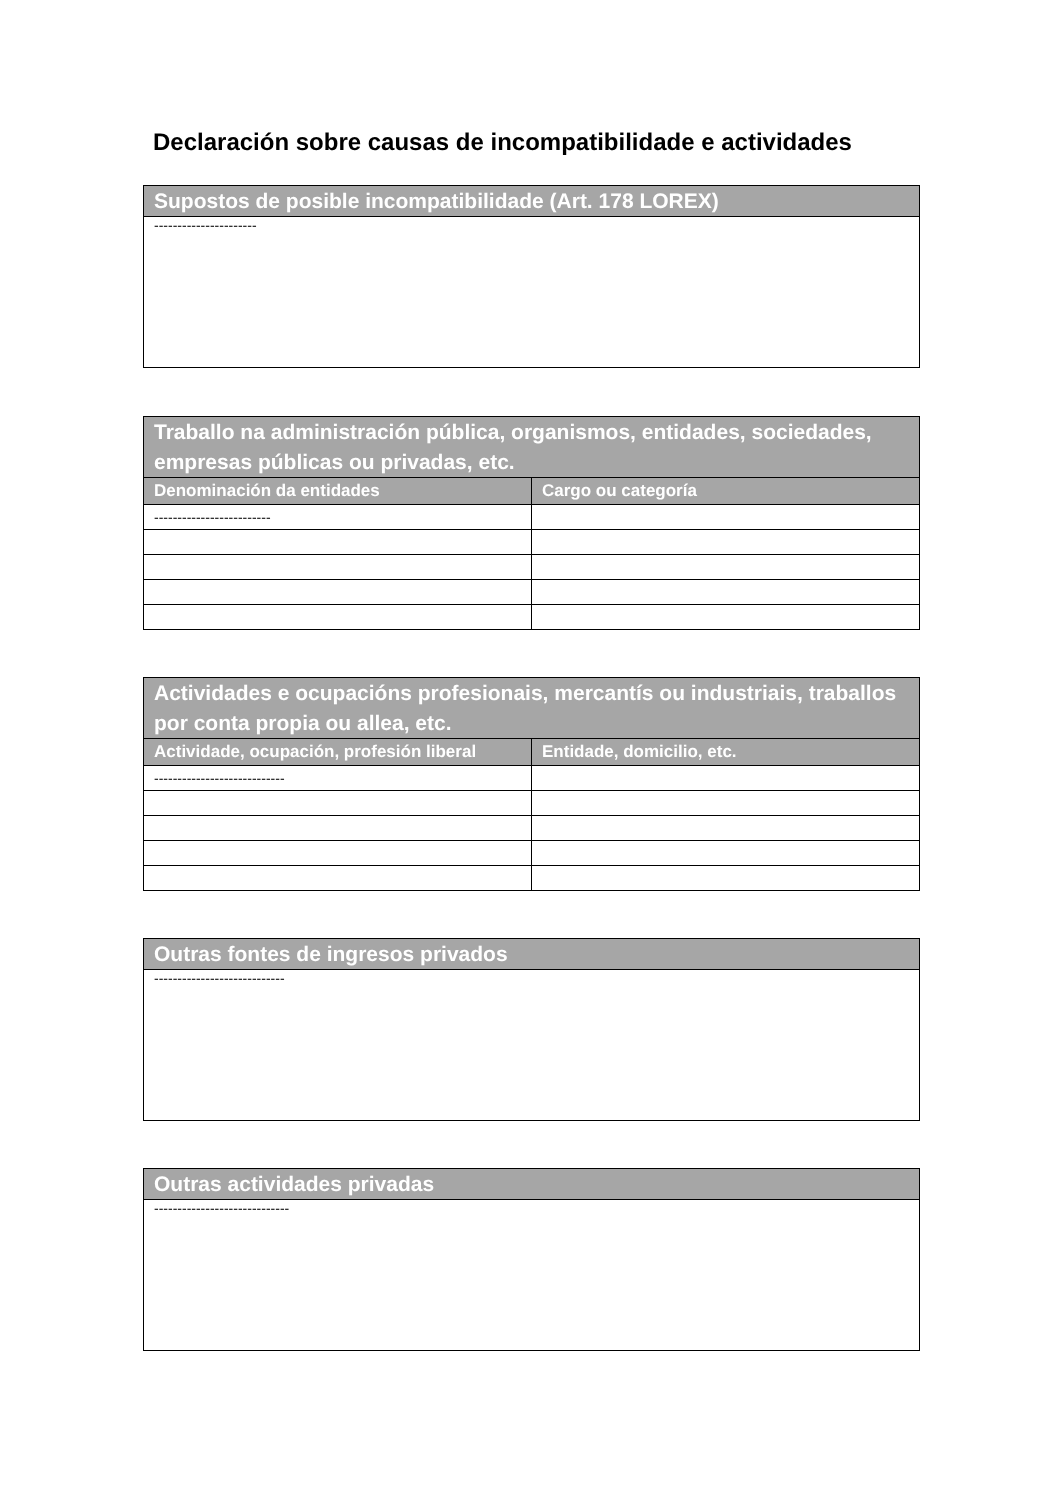Declaración sobre causas de incompatibilidade e actividades
| Supostos de posible incompatibilidade (Art. 178 LOREX) |
| --- |
| ---------------------- |
| Traballo na administración pública, organismos, entidades, sociedades, empresas públicas ou privadas, etc. | |
| --- | --- |
| Denominación da entidades | Cargo ou categoría |
| ------------------------- | |
| Actividades e ocupacións profesionais, mercantís ou industriais, traballos por conta propia ou allea, etc. | |
| --- | --- |
| Actividade, ocupación, profesión liberal | Entidade, domicilio, etc. |
| ---------------------------- | |
| Outras fontes de ingresos privados |
| --- |
| ---------------------------- |
| Outras actividades privadas |
| --- |
| ----------------------------- |